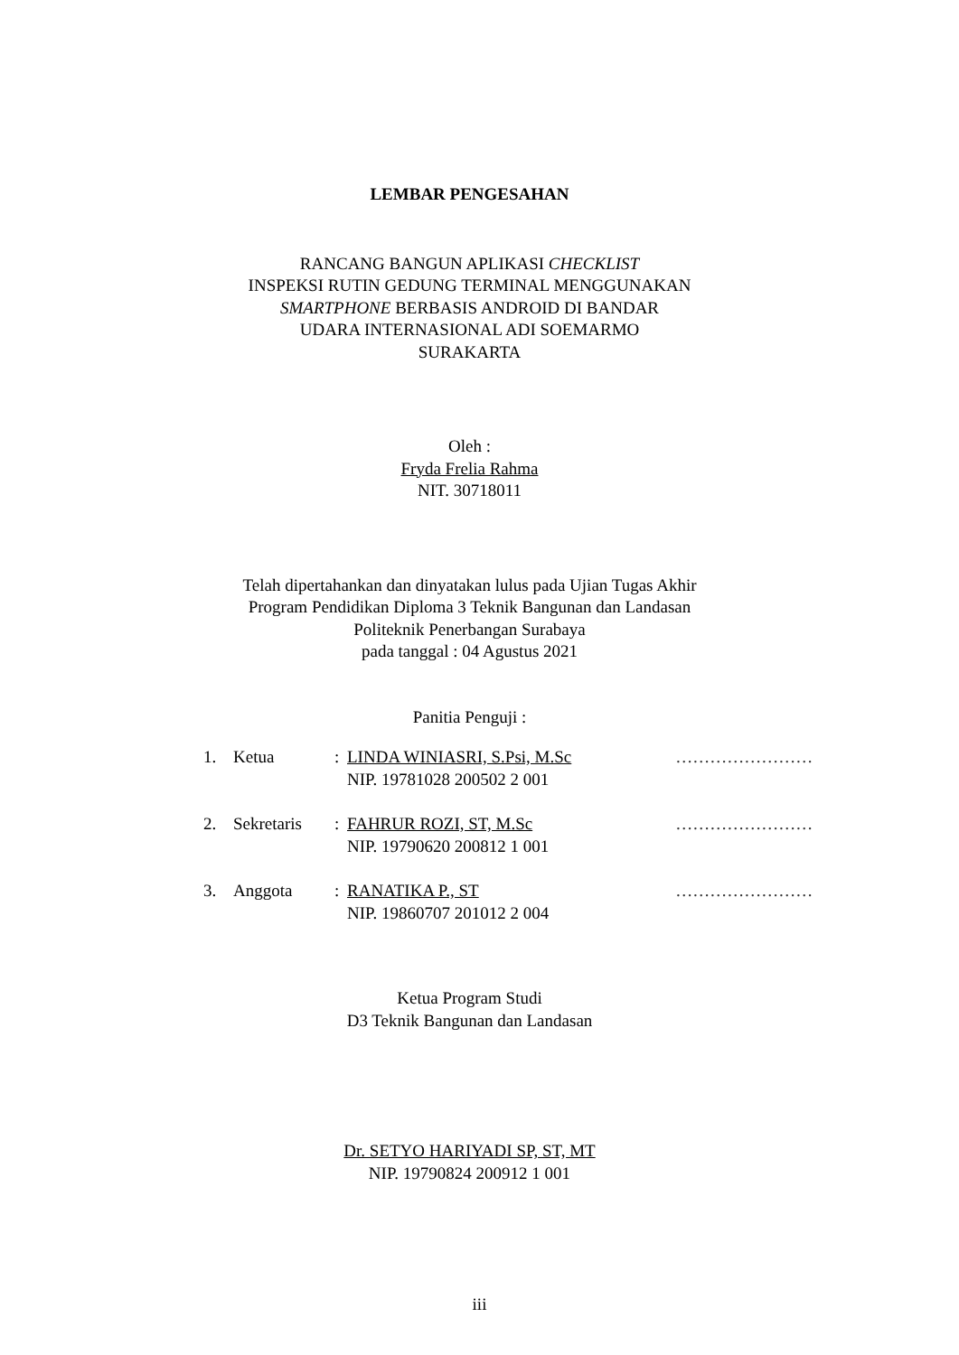LEMBAR PENGESAHAN
RANCANG BANGUN APLIKASI CHECKLIST
INSPEKSI RUTIN GEDUNG TERMINAL MENGGUNAKAN
SMARTPHONE BERBASIS ANDROID DI BANDAR
UDARA INTERNASIONAL ADI SOEMARMO
SURAKARTA
Oleh :
Fryda Frelia Rahma
NIT. 30718011
Telah dipertahankan dan dinyatakan lulus pada Ujian Tugas Akhir
Program Pendidikan Diploma 3 Teknik Bangunan dan Landasan
Politeknik Penerbangan Surabaya
pada tanggal : 04 Agustus 2021
Panitia Penguji :
| 1. | Ketua | : | LINDA WINIASRI, S.Psi, M.Sc NIP. 19781028 200502 2 001 | …………………… |
| 2. | Sekretaris | : | FAHRUR ROZI, ST, M.Sc NIP. 19790620 200812 1 001 | …………………… |
| 3. | Anggota | : | RANATIKA P., ST NIP. 19860707 201012 2 004 | …………………… |
Ketua Program Studi
D3 Teknik Bangunan dan Landasan
Dr. SETYO HARIYADI SP, ST, MT
NIP. 19790824 200912 1 001
iii